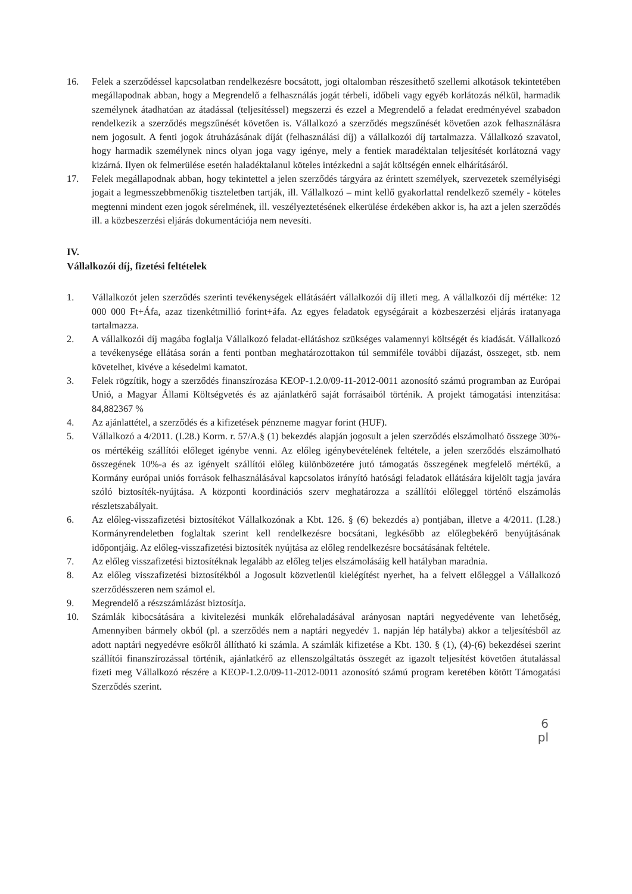16. Felek a szerződéssel kapcsolatban rendelkezésre bocsátott, jogi oltalomban részesíthető szellemi alkotások tekintetében megállapodnak abban, hogy a Megrendelő a felhasználás jogát térbeli, időbeli vagy egyéb korlátozás nélkül, harmadik személynek átadhatóan az átadással (teljesítéssel) megszerzi és ezzel a Megrendelő a feladat eredményével szabadon rendelkezik a szerződés megszűnését követően is. Vállalkozó a szerződés megszűnését követően azok felhasználásra nem jogosult. A fenti jogok átruházásának díját (felhasználási díj) a vállalkozói díj tartalmazza. Vállalkozó szavatol, hogy harmadik személynek nincs olyan joga vagy igénye, mely a fentiek maradéktalan teljesítését korlátozná vagy kizárná. Ilyen ok felmerülése esetén haladéktalanul köteles intézkedni a saját költségén ennek elhárításáról.
17. Felek megállapodnak abban, hogy tekintettel a jelen szerződés tárgyára az érintett személyek, szervezetek személyiségi jogait a legmesszebbmenőkig tiszteletben tartják, ill. Vállalkozó – mint kellő gyakorlattal rendelkező személy - köteles megtenni mindent ezen jogok sérelmének, ill. veszélyeztetésének elkerülése érdekében akkor is, ha azt a jelen szerződés ill. a közbeszerzési eljárás dokumentációja nem nevesíti.
IV.
Vállalkozói díj, fizetési feltételek
1. Vállalkozót jelen szerződés szerinti tevékenységek ellátásáért vállalkozói díj illeti meg. A vállalkozói díj mértéke: 12 000 000 Ft+Áfa, azaz tizenkétmillió forint+áfa. Az egyes feladatok egységárait a közbeszerzési eljárás iratanyaga tartalmazza.
2. A vállalkozói díj magába foglalja Vállalkozó feladat-ellátáshoz szükséges valamennyi költségét és kiadását. Vállalkozó a tevékenysége ellátása során a fenti pontban meghatározottakon túl semmiféle további díjazást, összeget, stb. nem követelhet, kivéve a késedelmi kamatot.
3. Felek rögzítik, hogy a szerződés finanszírozása KEOP-1.2.0/09-11-2012-0011 azonosító számú programban az Európai Unió, a Magyar Állami Költségvetés és az ajánlatkérő saját forrásaiból történik. A projekt támogatási intenzitása: 84,882367 %
4. Az ajánlattétel, a szerződés és a kifizetések pénzneme magyar forint (HUF).
5. Vállalkozó a 4/2011. (I.28.) Korm. r. 57/A.§ (1) bekezdés alapján jogosult a jelen szerződés elszámolható összege 30%-os mértékéig szállítói előleget igénybe venni. Az előleg igénybevételének feltétele, a jelen szerződés elszámolható összegének 10%-a és az igényelt szállítói előleg különbözetére jutó támogatás összegének megfelelő mértékű, a Kormány európai uniós források felhasználásával kapcsolatos irányító hatósági feladatok ellátására kijelölt tagja javára szóló biztosíték-nyújtása. A központi koordinációs szerv meghatározza a szállítói előleggel történő elszámolás részletszabályait.
6. Az előleg-visszafizetési biztosítékot Vállalkozónak a Kbt. 126. § (6) bekezdés a) pontjában, illetve a 4/2011. (I.28.) Kormányrendeletben foglaltak szerint kell rendelkezésre bocsátani, legkésőbb az előlegbekérő benyújtásának időpontjáig. Az előleg-visszafizetési biztosíték nyújtása az előleg rendelkezésre bocsátásának feltétele.
7. Az előleg visszafizetési biztosítéknak legalább az előleg teljes elszámolásáig kell hatályban maradnia.
8. Az előleg visszafizetési biztosítékból a Jogosult közvetlenül kielégítést nyerhet, ha a felvett előleggel a Vállalkozó szerződésszeren nem számol el.
9. Megrendelő a részszámlázást biztosítja.
10. Számlák kibocsátására a kivitelezési munkák előrehaladásával arányosan naptári negyedévente van lehetőség, Amennyiben bármely okból (pl. a szerződés nem a naptári negyedév 1. napján lép hatályba) akkor a teljesítésből az adott naptári negyedévre esőkről állítható ki számla. A számlák kifizetése a Kbt. 130. § (1), (4)-(6) bekezdései szerint szállítói finanszírozással történik, ajánlatkérő az ellenszolgáltatás összegét az igazolt teljesítést követően átutalással fizeti meg Vállalkozó részére a KEOP-1.2.0/09-11-2012-0011 azonosító számú program keretében kötött Támogatási Szerződés szerint.
6
pl